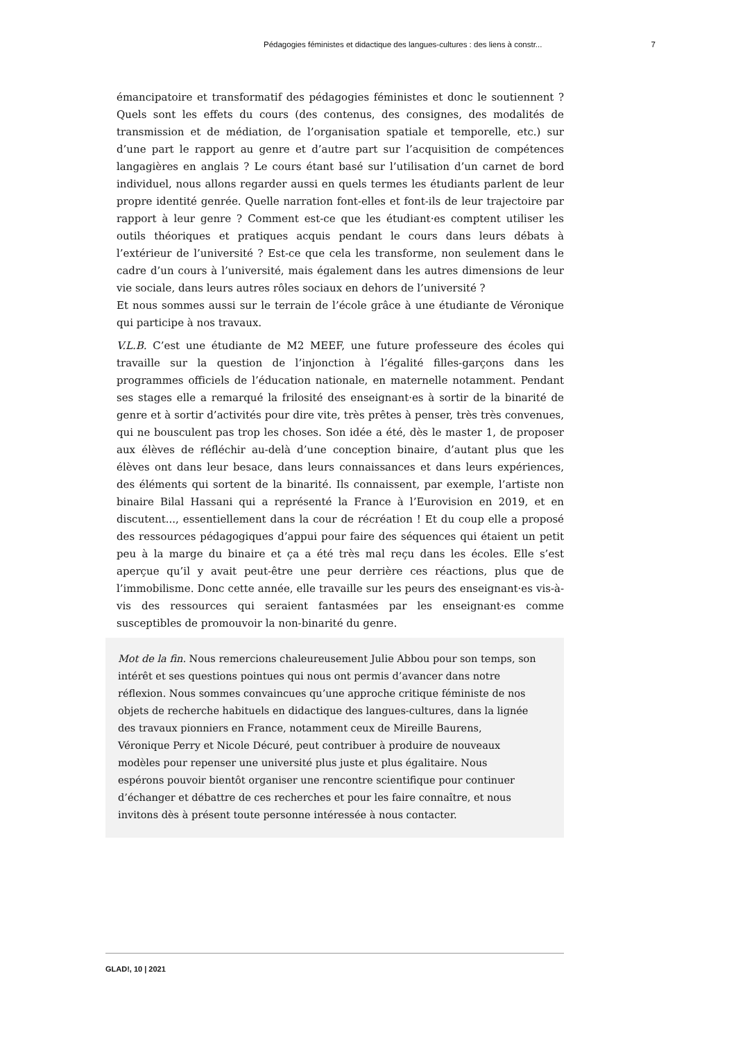Pédagogies féministes et didactique des langues-cultures : des liens à constr... 7
émancipatoire et transformatif des pédagogies féministes et donc le soutiennent ? Quels sont les effets du cours (des contenus, des consignes, des modalités de transmission et de médiation, de l’organisation spatiale et temporelle, etc.) sur d’une part le rapport au genre et d’autre part sur l’acquisition de compétences langagières en anglais ? Le cours étant basé sur l’utilisation d’un carnet de bord individuel, nous allons regarder aussi en quels termes les étudiants parlent de leur propre identité genrée. Quelle narration font-elles et font-ils de leur trajectoire par rapport à leur genre ? Comment est-ce que les étudiant·es comptent utiliser les outils théoriques et pratiques acquis pendant le cours dans leurs débats à l’extérieur de l’université ? Est-ce que cela les transforme, non seulement dans le cadre d’un cours à l’université, mais également dans les autres dimensions de leur vie sociale, dans leurs autres rôles sociaux en dehors de l’université ?
Et nous sommes aussi sur le terrain de l’école grâce à une étudiante de Véronique qui participe à nos travaux.
V.L.B. C’est une étudiante de M2 MEEF, une future professeure des écoles qui travaille sur la question de l’injonction à l’égalité filles-garçons dans les programmes officiels de l’éducation nationale, en maternelle notamment. Pendant ses stages elle a remarqué la frilosité des enseignant·es à sortir de la binarité de genre et à sortir d’activités pour dire vite, très prêtes à penser, très très convenues, qui ne bousculent pas trop les choses. Son idée a été, dès le master 1, de proposer aux élèves de réfléchir au-delà d’une conception binaire, d’autant plus que les élèves ont dans leur besace, dans leurs connaissances et dans leurs expériences, des éléments qui sortent de la binarité. Ils connaissent, par exemple, l’artiste non binaire Bilal Hassani qui a représenté la France à l’Eurovision en 2019, et en discutent..., essentiellement dans la cour de récréation ! Et du coup elle a proposé des ressources pédagogiques d’appui pour faire des séquences qui étaient un petit peu à la marge du binaire et ça a été très mal reçu dans les écoles. Elle s’est aperçue qu’il y avait peut-être une peur derrière ces réactions, plus que de l’immobilisme. Donc cette année, elle travaille sur les peurs des enseignant·es vis-à-vis des ressources qui seraient fantasmées par les enseignant·es comme susceptibles de promouvoir la non-binarité du genre.
Mot de la fin. Nous remercions chaleureusement Julie Abbou pour son temps, son intérêt et ses questions pointues qui nous ont permis d’avancer dans notre réflexion. Nous sommes convaincues qu’une approche critique féministe de nos objets de recherche habituels en didactique des langues-cultures, dans la lignée des travaux pionniers en France, notamment ceux de Mireille Baurens, Véronique Perry et Nicole Décuré, peut contribuer à produire de nouveaux modèles pour repenser une université plus juste et plus égalitaire. Nous espérons pouvoir bientôt organiser une rencontre scientifique pour continuer d’échanger et débattre de ces recherches et pour les faire connaître, et nous invitons dès à présent toute personne intéressée à nous contacter.
GLAD!, 10 | 2021